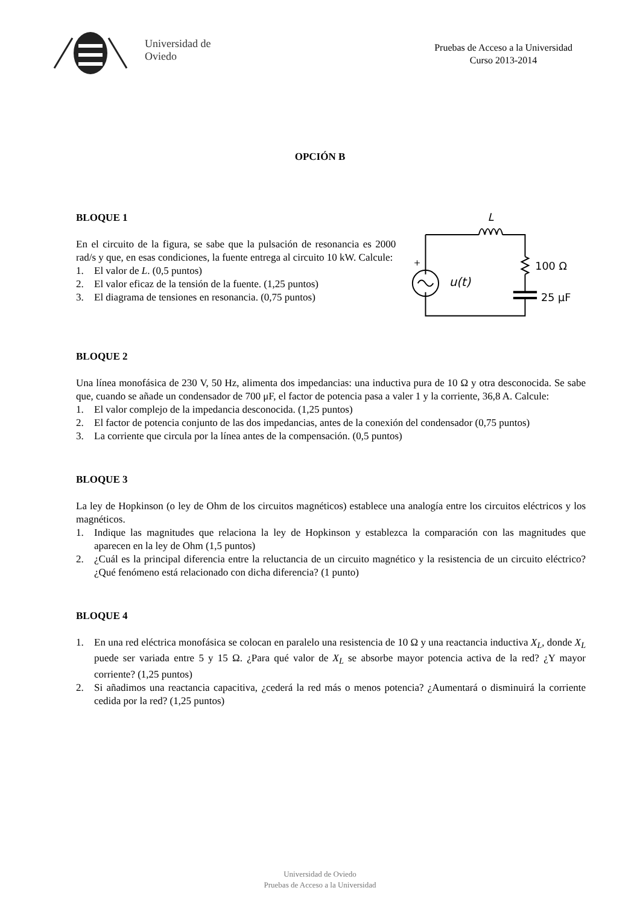Universidad de
Oviedo
Pruebas de Acceso a la Universidad
Curso 2013-2014
OPCIÓN B
BLOQUE 1
En el circuito de la figura, se sabe que la pulsación de resonancia es 2000 rad/s y que, en esas condiciones, la fuente entrega al circuito 10 kW. Calcule:
1. El valor de L. (0,5 puntos)
2. El valor eficaz de la tensión de la fuente. (1,25 puntos)
3. El diagrama de tensiones en resonancia. (0,75 puntos)
L
+
u(t)
100 Ω
25 μF
BLOQUE 2
Una línea monofásica de 230 V, 50 Hz, alimenta dos impedancias: una inductiva pura de 10 Ω y otra desconocida. Se sabe que, cuando se añade un condensador de 700 μF, el factor de potencia pasa a valer 1 y la corriente, 36,8 A. Calcule:
1. El valor complejo de la impedancia desconocida. (1,25 puntos)
2. El factor de potencia conjunto de las dos impedancias, antes de la conexión del condensador (0,75 puntos)
3. La corriente que circula por la línea antes de la compensación. (0,5 puntos)
BLOQUE 3
La ley de Hopkinson (o ley de Ohm de los circuitos magnéticos) establece una analogía entre los circuitos eléctricos y los magnéticos.
1. Indique las magnitudes que relaciona la ley de Hopkinson y establezca la comparación con las magnitudes que aparecen en la ley de Ohm (1,5 puntos)
2. ¿Cuál es la principal diferencia entre la reluctancia de un circuito magnético y la resistencia de un circuito eléctrico? ¿Qué fenómeno está relacionado con dicha diferencia? (1 punto)
BLOQUE 4
1. En una red eléctrica monofásica se colocan en paralelo una resistencia de 10 Ω y una reactancia inductiva X<sub>L</sub>, donde X<sub>L</sub> puede ser variada entre 5 y 15 Ω. ¿Para qué valor de X<sub>L</sub> se absorbe mayor potencia activa de la red? ¿Y mayor corriente? (1,25 puntos)
2. Si añadimos una reactancia capacitiva, ¿cederá la red más o menos potencia? ¿Aumentará o disminuirá la corriente cedida por la red? (1,25 puntos)
Universidad de Oviedo
Pruebas de Acceso a la Universidad